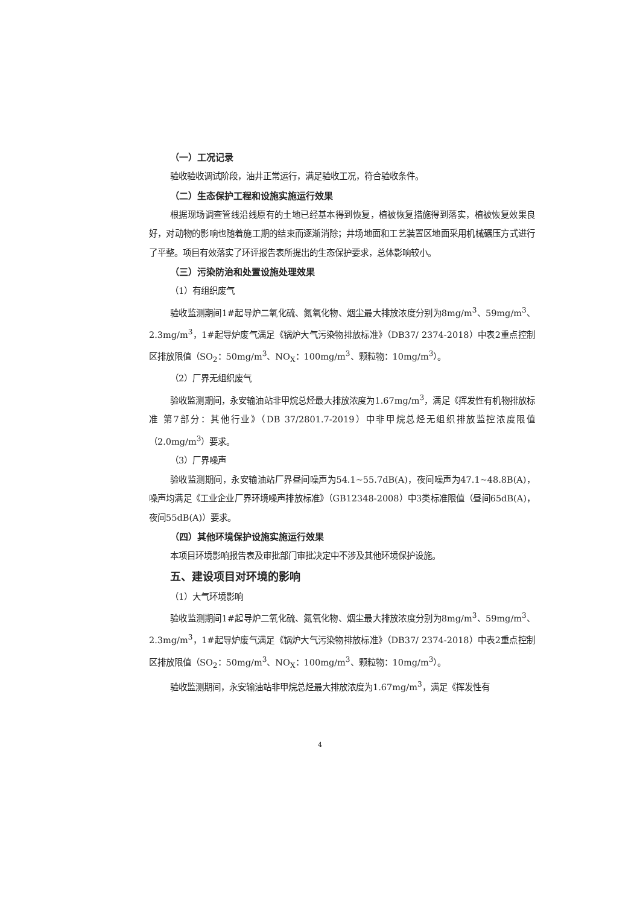（一）工况记录
验收验收调试阶段，油井正常运行，满足验收工况，符合验收条件。
（二）生态保护工程和设施实施运行效果
根据现场调查管线沿线原有的土地已经基本得到恢复，植被恢复措施得到落实，植被恢复效果良好，对动物的影响也随着施工期的结束而逐渐消除；井场地面和工艺装置区地面采用机械碾压方式进行了平整。项目有效落实了环评报告表所提出的生态保护要求，总体影响较小。
（三）污染防治和处置设施处理效果
（1）有组织废气
验收监测期间1#起导炉二氧化硫、氮氧化物、烟尘最大排放浓度分别为8mg/m<sup>3</sup>、59mg/m<sup>3</sup>、2.3mg/m<sup>3</sup>，1#起导炉废气满足《锅炉大气污染物排放标准》（DB37/ 2374-2018）中表2重点控制区排放限值（SO<sub>2</sub>：50mg/m<sup>3</sup>、NO<sub>X</sub>：100mg/m<sup>3</sup>、颗粒物：10mg/m<sup>3</sup>）。
（2）厂界无组织废气
验收监测期间，永安输油站非甲烷总烃最大排放浓度为1.67mg/m<sup>3</sup>，满足《挥发性有机物排放标准 第7部分：其他行业》（DB 37/2801.7-2019）中非甲烷总烃无组织排放监控浓度限值（2.0mg/m<sup>3</sup>）要求。
（3）厂界噪声
验收监测期间，永安输油站厂界昼间噪声为54.1~55.7dB(A)，夜间噪声为47.1~48.8B(A)，噪声均满足《工业企业厂界环境噪声排放标准》（GB12348-2008）中3类标准限值（昼间65dB(A)，夜间55dB(A)）要求。
（四）其他环境保护设施实施运行效果
本项目环境影响报告表及审批部门审批决定中不涉及其他环境保护设施。
五、建设项目对环境的影响
（1）大气环境影响
验收监测期间1#起导炉二氧化硫、氮氧化物、烟尘最大排放浓度分别为8mg/m<sup>3</sup>、59mg/m<sup>3</sup>、2.3mg/m<sup>3</sup>，1#起导炉废气满足《锅炉大气污染物排放标准》（DB37/ 2374-2018）中表2重点控制区排放限值（SO<sub>2</sub>：50mg/m<sup>3</sup>、NO<sub>X</sub>：100mg/m<sup>3</sup>、颗粒物：10mg/m<sup>3</sup>）。
验收监测期间，永安输油站非甲烷总烃最大排放浓度为1.67mg/m<sup>3</sup>，满足《挥发性有
4